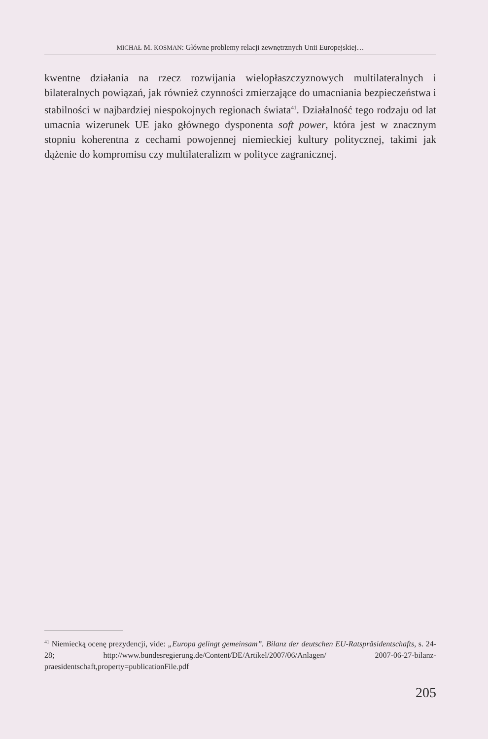MICHAŁ M. KOSMAN: Główne problemy relacji zewnętrznych Unii Europejskiej…
kwentne działania na rzecz rozwijania wielopłaszczyznowych multilateralnych i bilateralnych powiązań, jak również czynności zmierzające do umacniania bezpieczeństwa i stabilności w najbardziej niespokojnych regionach świata<sup>41</sup>. Działalność tego rodzaju od lat umacnia wizerunek UE jako głównego dysponenta soft power, która jest w znacznym stopniu koherentna z cechami powojennej niemieckiej kultury politycznej, takimi jak dążenie do kompromisu czy multilateralizm w polityce zagranicznej.
<sup>41</sup> Niemiecką ocenę prezydencji, vide: „Europa gelingt gemeinsam”. Bilanz der deutschen EU-Ratspräsidentschafts, s. 24-28; http://www.bundesregierung.de/Content/DE/Artikel/2007/06/Anlagen/ 2007-06-27-bilanz-praesidentschaft,property=publicationFile.pdf
205